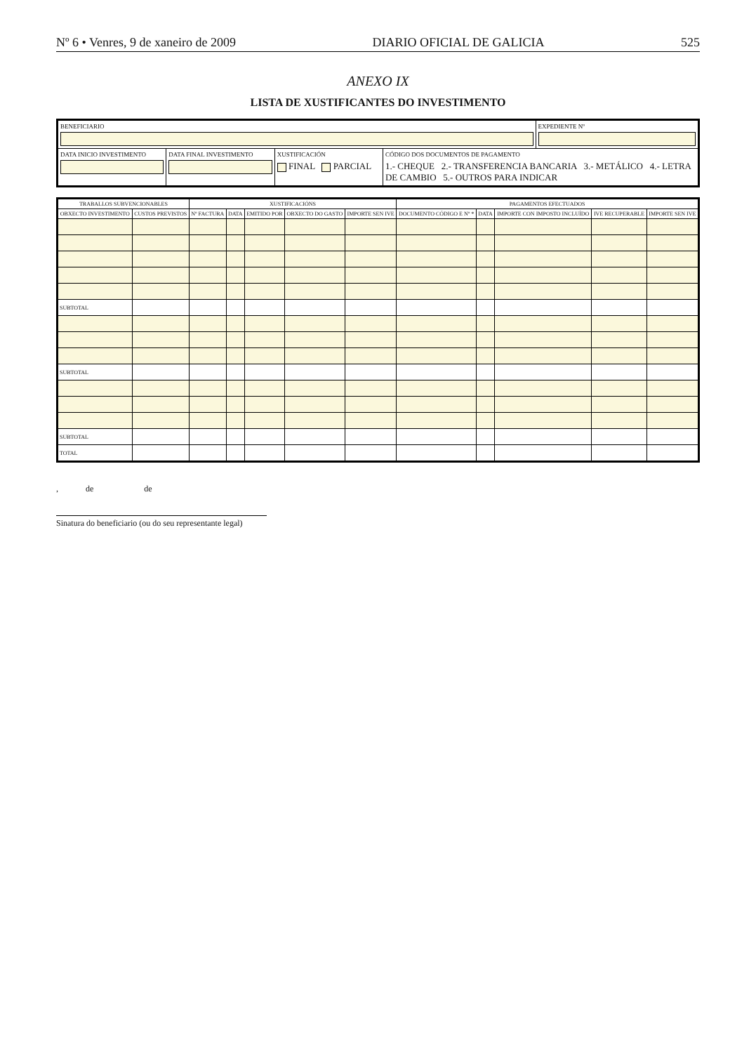Nº 6 • Venres, 9 de xaneiro de 2009 DIARIO OFICIAL DE GALICIA 525
ANEXO IX
LISTA DE XUSTIFICANTES DO INVESTIMENTO
BENEFICIARIO EXPEDIENTE Nº
DATA INICIO INVESTIMENTO DATA FINAL INVESTIMENTO XUSTIFICACIÓN
FINAL PARCIAL
CÓDIGO DOS DOCUMENTOS DE PAGAMENTO
1.- CHEQUE 2.- TRANSFERENCIA BANCARIA 3.- METÁLICO 4.- LETRA DE CAMBIO 5.- OUTROS PARA INDICAR
| TRABALLOS SUBVENCIONABLES | | XUSTIFICACIÓNS | | | | | PAGAMENTOS EFECTUADOS | | | | |
| --- | --- | --- | --- | --- | --- | --- | --- | --- | --- | --- | --- |
| OBXECTO INVESTIMENTO | CUSTOS PREVISTOS | Nº FACTURA | DATA | EMITIDO POR | OBXECTO DO GASTO | IMPORTE SEN IVE | DOCUMENTO CÓDIGO E Nº * | DATA | IMPORTE CON IMPOSTO INCLUÍDO | IVE RECUPERABLE | IMPORTE SEN IVE |
| SUBTOTAL | | | | | | | | | | | |
| SUBTOTAL | | | | | | | | | | | |
| SUBTOTAL | | | | | | | | | | | |
| TOTAL | | | | | | | | | | | |
, de de
Sinatura do beneficiario (ou do seu representante legal)